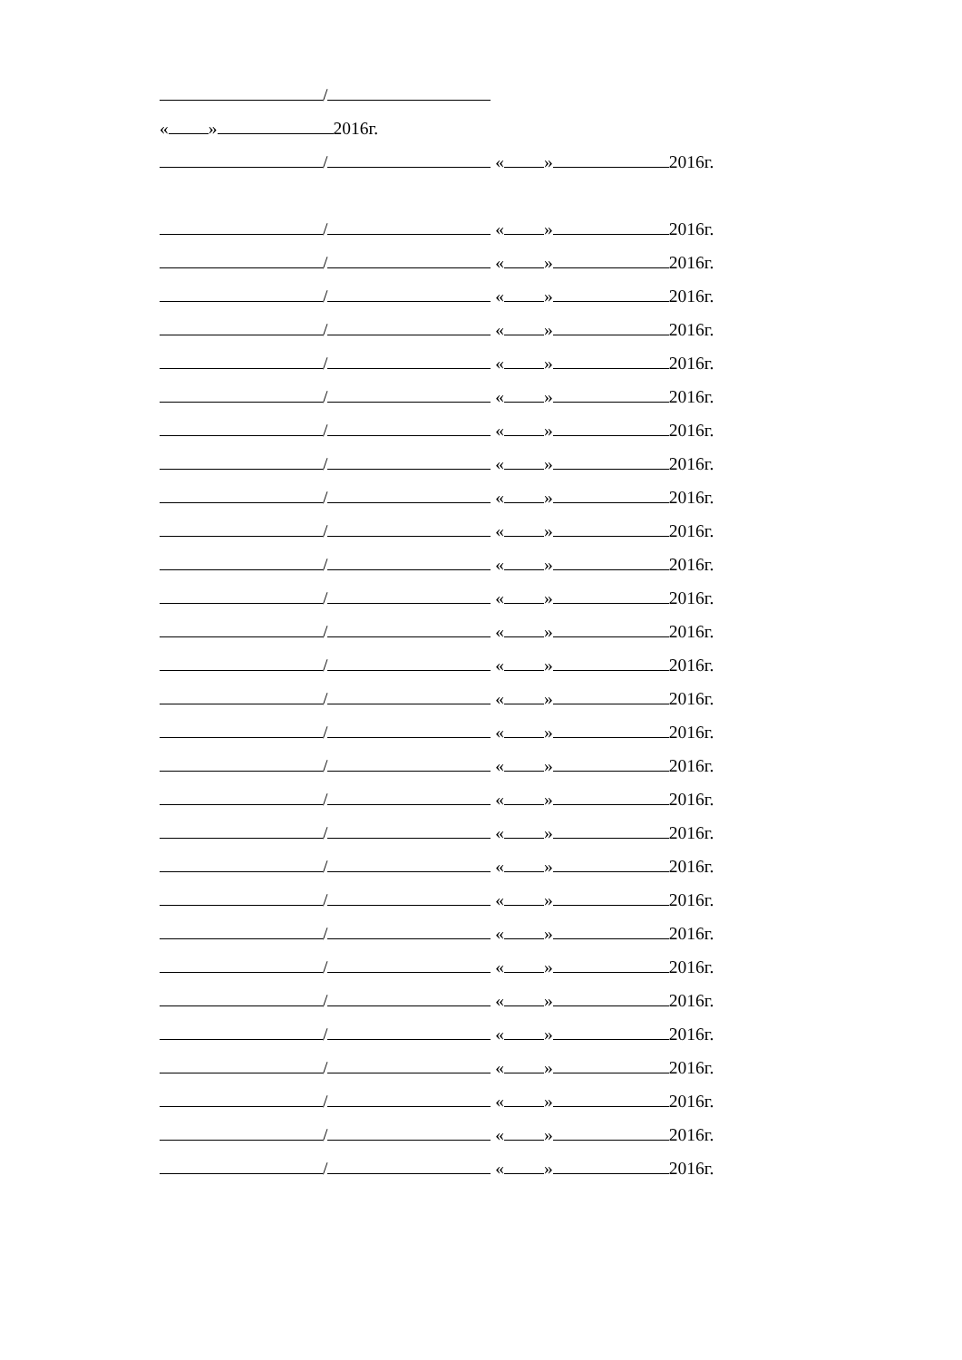/
« » 2016г.
/ « » 2016г.
/ « » 2016г.
/ « » 2016г.
/ « » 2016г.
/ « » 2016г.
/ « » 2016г.
/ « » 2016г.
/ « » 2016г.
/ « » 2016г.
/ « » 2016г.
/ « » 2016г.
/ « » 2016г.
/ « » 2016г.
/ « » 2016г.
/ « » 2016г.
/ « » 2016г.
/ « » 2016г.
/ « » 2016г.
/ « » 2016г.
/ « » 2016г.
/ « » 2016г.
/ « » 2016г.
/ « » 2016г.
/ « » 2016г.
/ « » 2016г.
/ « » 2016г.
/ « » 2016г.
/ « » 2016г.
/ « » 2016г.
/ « » 2016г.